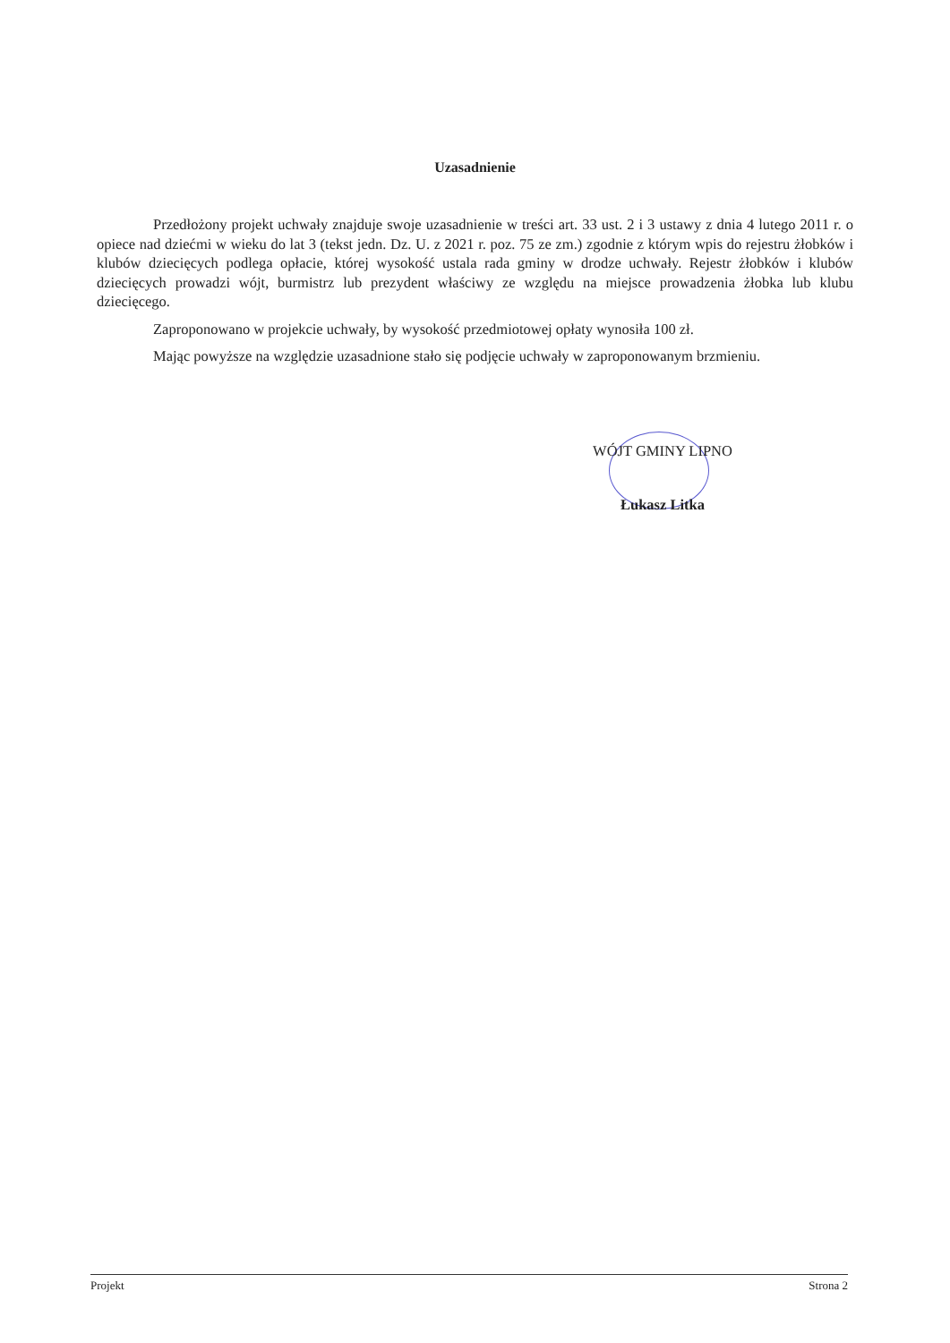Uzasadnienie
Przedłożony projekt uchwały znajduje swoje uzasadnienie w treści art. 33 ust. 2 i 3 ustawy z dnia 4 lutego 2011 r. o opiece nad dziećmi w wieku do lat 3 (tekst jedn. Dz. U. z 2021 r. poz. 75 ze zm.) zgodnie z którym wpis do rejestru żłobków i klubów dziecięcych podlega opłacie, której wysokość ustala rada gminy w drodze uchwały. Rejestr żłobków i klubów dziecięcych prowadzi wójt, burmistrz lub prezydent właściwy ze względu na miejsce prowadzenia żłobka lub klubu dziecięcego.
Zaproponowano w projekcie uchwały, by wysokość przedmiotowej opłaty wynosiła 100 zł.
Mając powyższe na względzie uzasadnione stało się podjęcie uchwały w zaproponowanym brzmieniu.
WÓJT GMINY LIPNO
Łukasz Litka
Projekt Strona 2